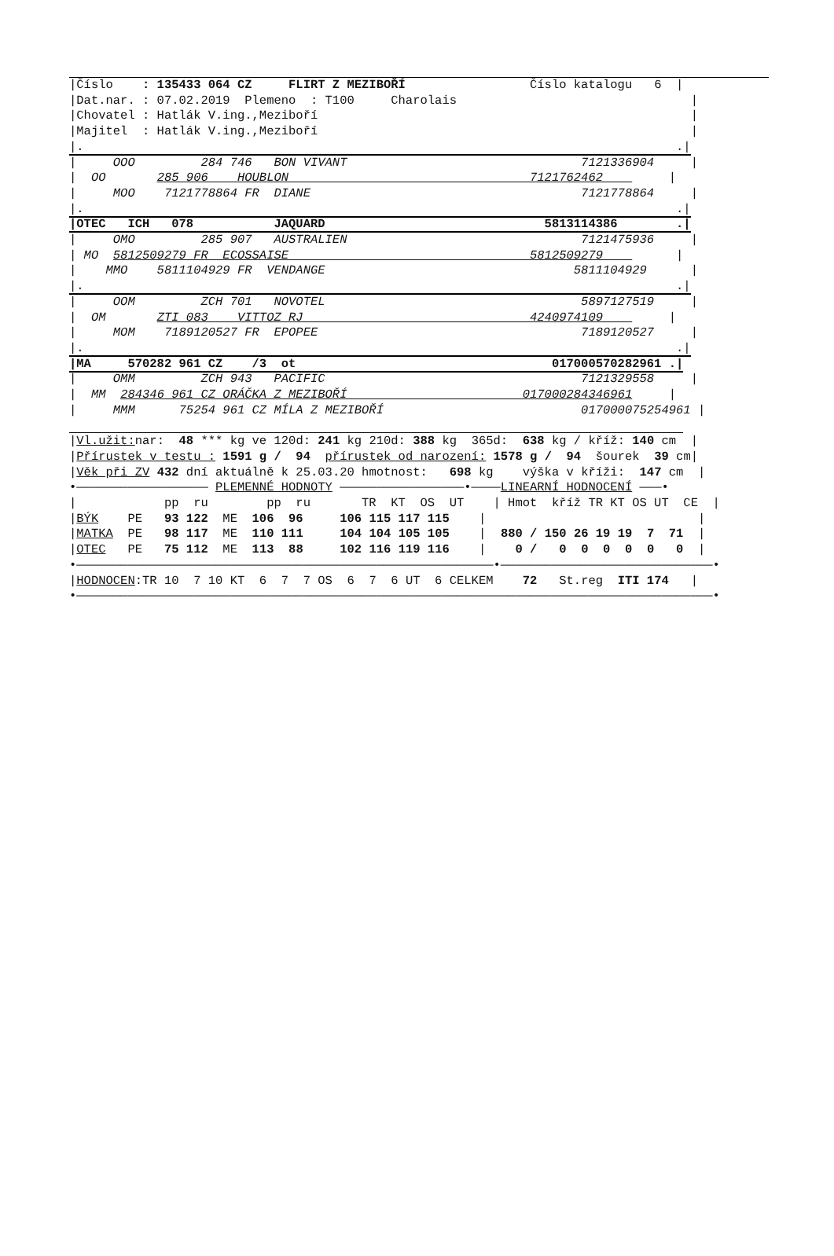|Číslo    : 135433 064 CZ     FLIRT Z MEZIBOŘÍ                 Číslo katalogu   6  |
|Dat.nar. : 07.02.2019  Plemeno  : T100     Charolais                                |
|Chovatel : Hatlák V.ing.,Meziboří                                                   |
|Majitel  : Hatlák V.ing.,Meziboří                                                   |
|.                                                                                 .|
|     OOO         284 746   BON VIVANT                                7121336904     |
|  OO       285 906    HOUBLON                                 7121762462         |
|     MOO    7121778864 FR  DIANE                                     7121778864     |
|.                                                                                 .|
|OTEC   ICH   078           JAQUARD                              5813114386        .|
|     OMO         285 907   AUSTRALIEN                                7121475936     |
| MO  5812509279 FR  ECOSSAISE                                 5812509279          |
|    MMO    5811104929 FR  VENDANGE                                  5811104929      |
|.                                                                                 .|
|     OOM         ZCH 701   NOVOTEL                                   5897127519     |
|  OM       ZTI 083    VITTOZ RJ                               4240974109         |
|     MOM    7189120527 FR  EPOPEE                                    7189120527     |
|.                                                                                 .|
|MA     570282 961 CZ    /3  ot                                   017000570282961 .|
|     OMM         ZCH 943   PACIFIC                                   7121329558     |
|  MM  284346 961 CZ ORÁČKA Z MEZIBOŘÍ                        017000284346961     |
|     MMM      75254 961 CZ MÍLA Z MEZIBOŘÍ                           017000075254961 |
                                                                                    
|Vl.užit: nar:  48 *** kg ve 120d: 241 kg 210d: 388 kg  365d:  638 kg / kříž: 140 cm  |
|Přírustek v testu : 1591 g /  94  přírustek od narození: 1578 g /  94  šourek  39 cm|
|Věk při ZV 432 dní aktuálně k 25.03.20 hmotnost:   698 kg    výška v kříži:  147 cm  |
•—————————————————— PLEMENNÉ HODNOTY —————————————————•————LINEARNÍ HODNOCENÍ ———•
|            pp  ru        pp  ru       TR  KT  OS  UT    | Hmot  kříž TR KT OS UT  CE  |
|BÝK    PE   93 122  ME  106  96     106 115 117 115    |                             |
|MATKA  PE   98 117  ME  110 111     104 104 105 105    |  880 / 150 26 19 19  7  71  |
|OTEC   PE   75 112  ME  113  88     102 116 119 116    |    0 /   0  0  0  0  0   0  |
•—————————————————————————————————————————————————————————•—————————————————————————————•
|HODNOCEN:TR 10  7 10 KT  6  7  7 OS  6  7  6 UT  6 CELKEM    72   St.reg  ITI 174   |
•———————————————————————————————————————————————————————————————————————————————————————•